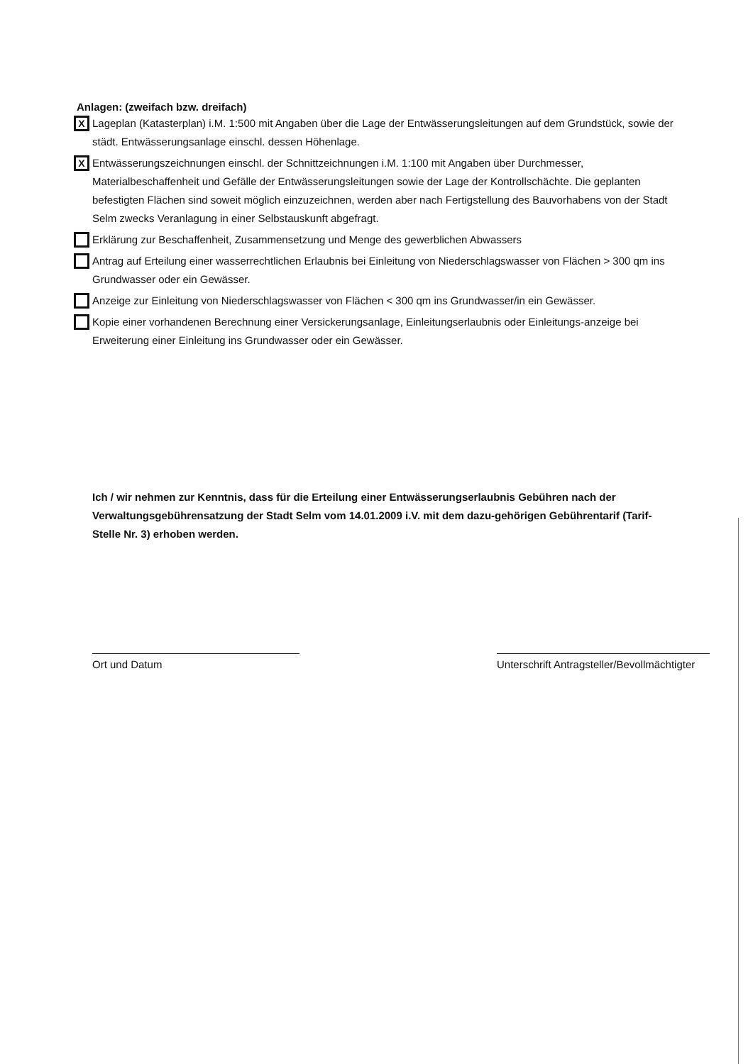Anlagen: (zweifach bzw. dreifach)
X
Lageplan (Katasterplan) i.M. 1:500 mit Angaben über die Lage der Entwässerungsleitungen auf dem Grundstück, sowie der städt. Entwässerungsanlage einschl. dessen Höhenlage.
X
Entwässerungszeichnungen einschl. der Schnittzeichnungen i.M. 1:100 mit Angaben über Durchmesser, Materialbeschaffenheit und Gefälle der Entwässerungsleitungen sowie der Lage der Kontrollschächte. Die geplanten befestigten Flächen sind soweit möglich einzuzeichnen, werden aber nach Fertigstellung des Bauvorhabens von der Stadt Selm zwecks Veranlagung in einer Selbstauskunft abgefragt.
Erklärung zur Beschaffenheit, Zusammensetzung und Menge des gewerblichen Abwassers
Antrag auf Erteilung einer wasserrechtlichen Erlaubnis bei Einleitung von Niederschlagswasser von Flächen > 300 qm ins Grundwasser oder ein Gewässer.
Anzeige zur Einleitung von Niederschlagswasser von Flächen < 300 qm ins Grundwasser/in ein Gewässer.
Kopie einer vorhandenen Berechnung einer Versickerungsanlage, Einleitungserlaubnis oder Einleitungs-anzeige bei Erweiterung einer Einleitung ins Grundwasser oder ein Gewässer.
Ich / wir nehmen zur Kenntnis, dass für die Erteilung einer Entwässerungserlaubnis Gebühren nach der Verwaltungsgebührensatzung der Stadt Selm vom 14.01.2009 i.V. mit dem dazu-gehörigen Gebührentarif (Tarif-Stelle Nr. 3) erhoben werden.
Ort und Datum Unterschrift Antragsteller/Bevollmächtigter